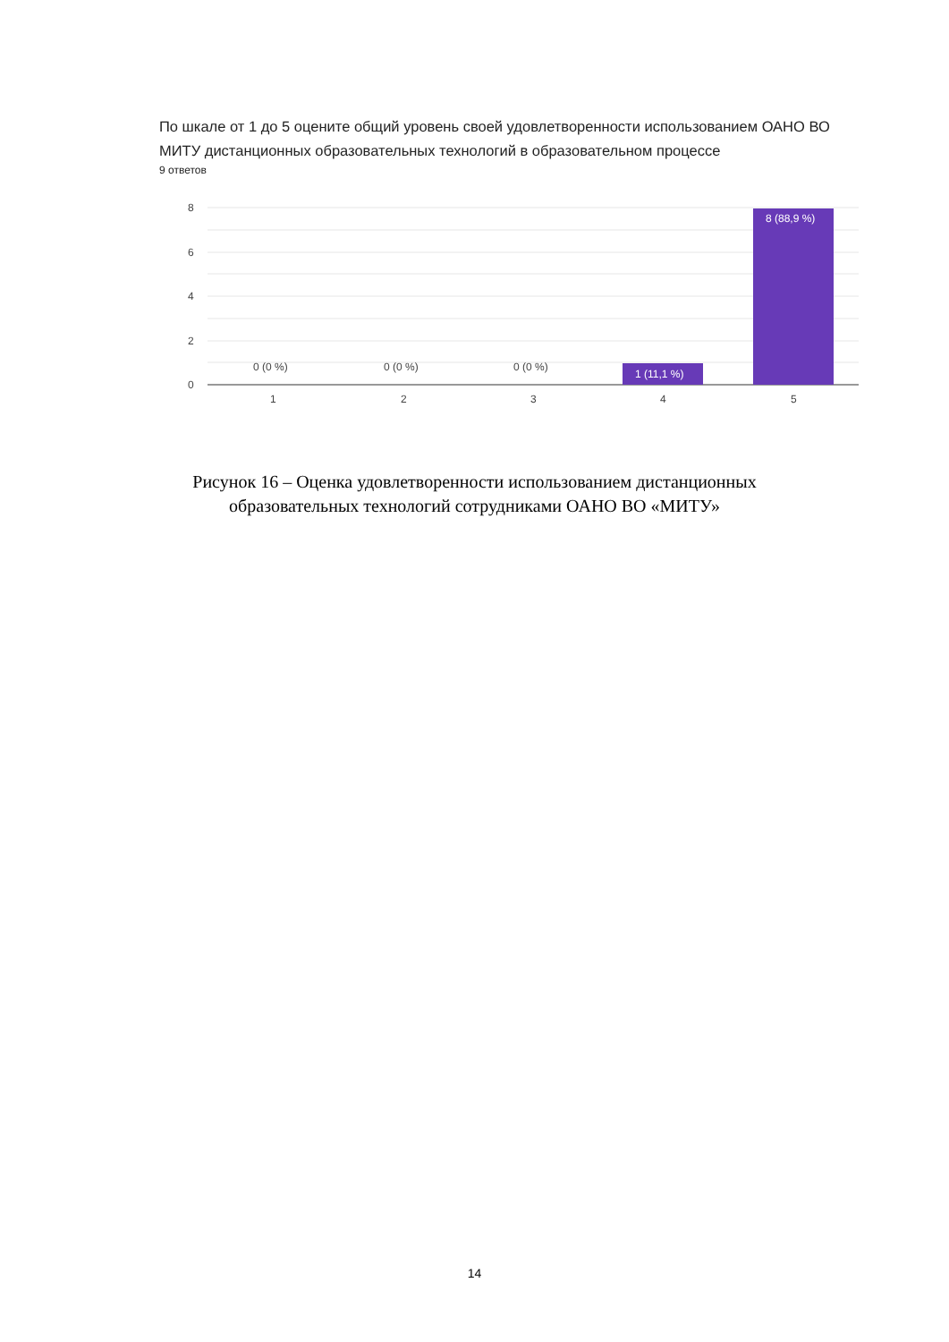По шкале от 1 до 5 оцените общий уровень своей удовлетворенности использованием ОАНО ВО МИТУ дистанционных образовательных технологий в образовательном процессе
9 ответов
8
6
4
2
0
0 (0 %)
0 (0 %)
0 (0 %)
1 (11,1 %)
8 (88,9 %)
1
2
3
4
5
Рисунок 16 – Оценка удовлетворенности использованием дистанционных
образовательных технологий сотрудниками ОАНО ВО «МИТУ»
14